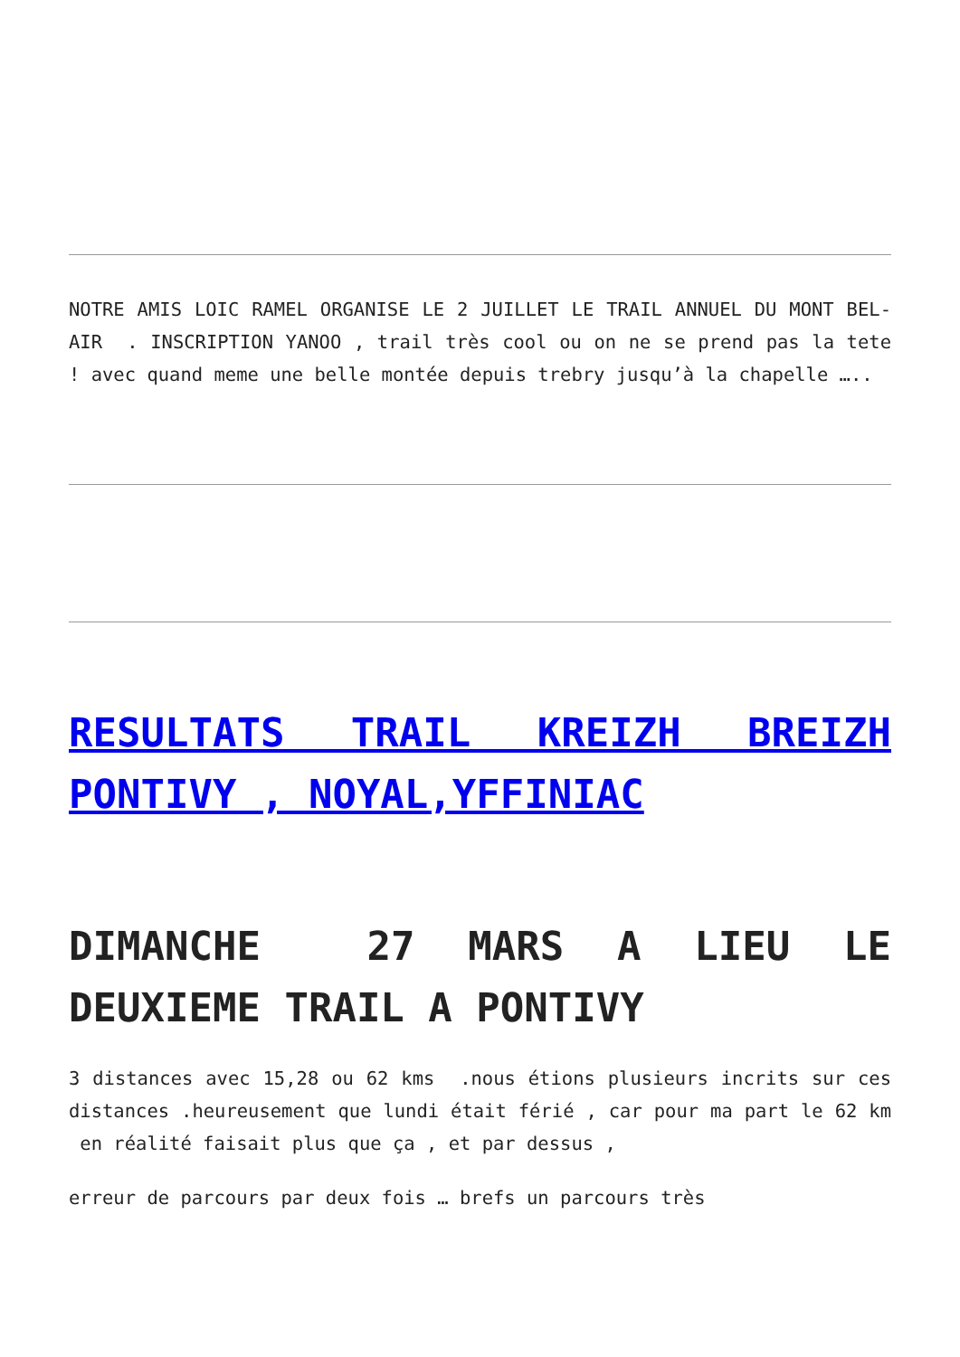NOTRE AMIS LOIC RAMEL ORGANISE LE 2 JUILLET LE TRAIL ANNUEL DU MONT BEL-AIR . INSCRIPTION YANOO , trail très cool ou on ne se prend pas la tete ! avec quand meme une belle montée depuis trebry jusqu’à la chapelle …..
RESULTATS TRAIL KREIZH BREIZH PONTIVY , NOYAL,YFFINIAC
DIMANCHE 27 MARS A LIEU LE DEUXIEME TRAIL A PONTIVY
3 distances avec 15,28 ou 62 kms .nous étions plusieurs incrits sur ces distances .heureusement que lundi était férié , car pour ma part le 62 km en réalité faisait plus que ça , et par dessus ,
erreur de parcours par deux fois … brefs un parcours très